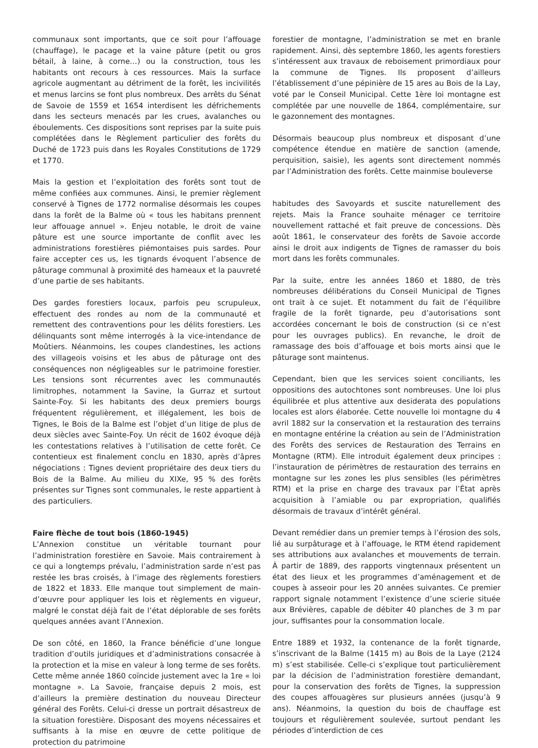communaux sont importants, que ce soit pour l’affouage (chauffage), le pacage et la vaine pâture (petit ou gros bétail, à laine, à corne…) ou la construction, tous les habitants ont recours à ces ressources. Mais la surface agricole augmentant au détriment de la forêt, les incivilités et menus larcins se font plus nombreux. Des arrêts du Sénat de Savoie de 1559 et 1654 interdisent les défrichements dans les secteurs menacés par les crues, avalanches ou éboulements. Ces dispositions sont reprises par la suite puis complétées dans le Règlement particulier des forêts du Duché de 1723 puis dans les Royales Constitutions de 1729 et 1770.
Mais la gestion et l’exploitation des forêts sont tout de même confiées aux communes. Ainsi, le premier règlement conservé à Tignes de 1772 normalise désormais les coupes dans la forêt de la Balme où « tous les habitans prennent leur affouage annuel ». Enjeu notable, le droit de vaine pâture est une source importante de conflit avec les administrations forestières piémontaises puis sardes. Pour faire accepter ces us, les tignards évoquent l’absence de pâturage communal à proximité des hameaux et la pauvreté d’une partie de ses habitants.
Des gardes forestiers locaux, parfois peu scrupuleux, effectuent des rondes au nom de la communauté et remettent des contraventions pour les délits forestiers. Les délinquants sont même interrogés à la vice-intendance de Moûtiers. Néanmoins, les coupes clandestines, les actions des villageois voisins et les abus de pâturage ont des conséquences non négligeables sur le patrimoine forestier. Les tensions sont récurrentes avec les communautés limitrophes, notamment la Savine, la Gurraz et surtout Sainte-Foy. Si les habitants des deux premiers bourgs fréquentent régulièrement, et illégalement, les bois de Tignes, le Bois de la Balme est l’objet d’un litige de plus de deux siècles avec Sainte-Foy. Un récit de 1602 évoque déjà les contestations relatives à l’utilisation de cette forêt. Ce contentieux est finalement conclu en 1830, après d’âpres négociations : Tignes devient propriétaire des deux tiers du Bois de la Balme. Au milieu du XIXe, 95 % des forêts présentes sur Tignes sont communales, le reste appartient à des particuliers.
Faire flèche de tout bois (1860-1945)
L’Annexion constitue un véritable tournant pour l’administration forestière en Savoie. Mais contrairement à ce qui a longtemps prévalu, l’administration sarde n’est pas restée les bras croisés, à l’image des règlements forestiers de 1822 et 1833. Elle manque tout simplement de main-d’œuvre pour appliquer les lois et règlements en vigueur, malgré le constat déjà fait de l’état déplorable de ses forêts quelques années avant l’Annexion.
De son côté, en 1860, la France bénéficie d’une longue tradition d’outils juridiques et d’administrations consacrée à la protection et la mise en valeur à long terme de ses forêts. Cette même année 1860 coïncide justement avec la 1re « loi montagne ». La Savoie, française depuis 2 mois, est d’ailleurs la première destination du nouveau Directeur général des Forêts. Celui-ci dresse un portrait désastreux de la situation forestière. Disposant des moyens nécessaires et suffisants à la mise en œuvre de cette politique de protection du patrimoine
forestier de montagne, l’administration se met en branle rapidement. Ainsi, dès septembre 1860, les agents forestiers s’intéressent aux travaux de reboisement primordiaux pour la commune de Tignes. Ils proposent d’ailleurs l’établissement d’une pépinière de 15 ares au Bois de la Lay, voté par le Conseil Municipal. Cette 1ère loi montagne est complétée par une nouvelle de 1864, complémentaire, sur le gazonnement des montagnes.
Désormais beaucoup plus nombreux et disposant d’une compétence étendue en matière de sanction (amende, perquisition, saisie), les agents sont directement nommés par l’Administration des forêts. Cette mainmise bouleverse
habitudes des Savoyards et suscite naturellement des rejets. Mais la France souhaite ménager ce territoire nouvellement rattaché et fait preuve de concessions. Dès août 1861, le conservateur des forêts de Savoie accorde ainsi le droit aux indigents de Tignes de ramasser du bois mort dans les forêts communales.
Par la suite, entre les années 1860 et 1880, de très nombreuses délibérations du Conseil Municipal de Tignes ont trait à ce sujet. Et notamment du fait de l’équilibre fragile de la forêt tignarde, peu d’autorisations sont accordées concernant le bois de construction (si ce n’est pour les ouvrages publics). En revanche, le droit de ramassage des bois d’affouage et bois morts ainsi que le pâturage sont maintenus.
Cependant, bien que les services soient conciliants, les oppositions des autochtones sont nombreuses. Une loi plus équilibrée et plus attentive aux desiderata des populations locales est alors élaborée. Cette nouvelle loi montagne du 4 avril 1882 sur la conservation et la restauration des terrains en montagne entérine la création au sein de l’Administration des Forêts des services de Restauration des Terrains en Montagne (RTM). Elle introduit également deux principes : l’instauration de périmètres de restauration des terrains en montagne sur les zones les plus sensibles (les périmètres RTM) et la prise en charge des travaux par l’État après acquisition à l’amiable ou par expropriation, qualifiés désormais de travaux d’intérêt général.
Devant remédier dans un premier temps à l’érosion des sols, lié au surpâturage et à l’affouage, le RTM étend rapidement ses attributions aux avalanches et mouvements de terrain. À partir de 1889, des rapports vingtennaux présentent un état des lieux et les programmes d’aménagement et de coupes à asseoir pour les 20 années suivantes. Ce premier rapport signale notamment l’existence d’une scierie située aux Brévières, capable de débiter 40 planches de 3 m par jour, suffisantes pour la consommation locale.
Entre 1889 et 1932, la contenance de la forêt tignarde, s’inscrivant de la Balme (1415 m) au Bois de la Laye (2124 m) s’est stabilisée. Celle-ci s’explique tout particulièrement par la décision de l’administration forestière demandant, pour la conservation des forêts de Tignes, la suppression des coupes affouagères sur plusieurs années (jusqu’à 9 ans). Néanmoins, la question du bois de chauffage est toujours et régulièrement soulevée, surtout pendant les périodes d’interdiction de ces